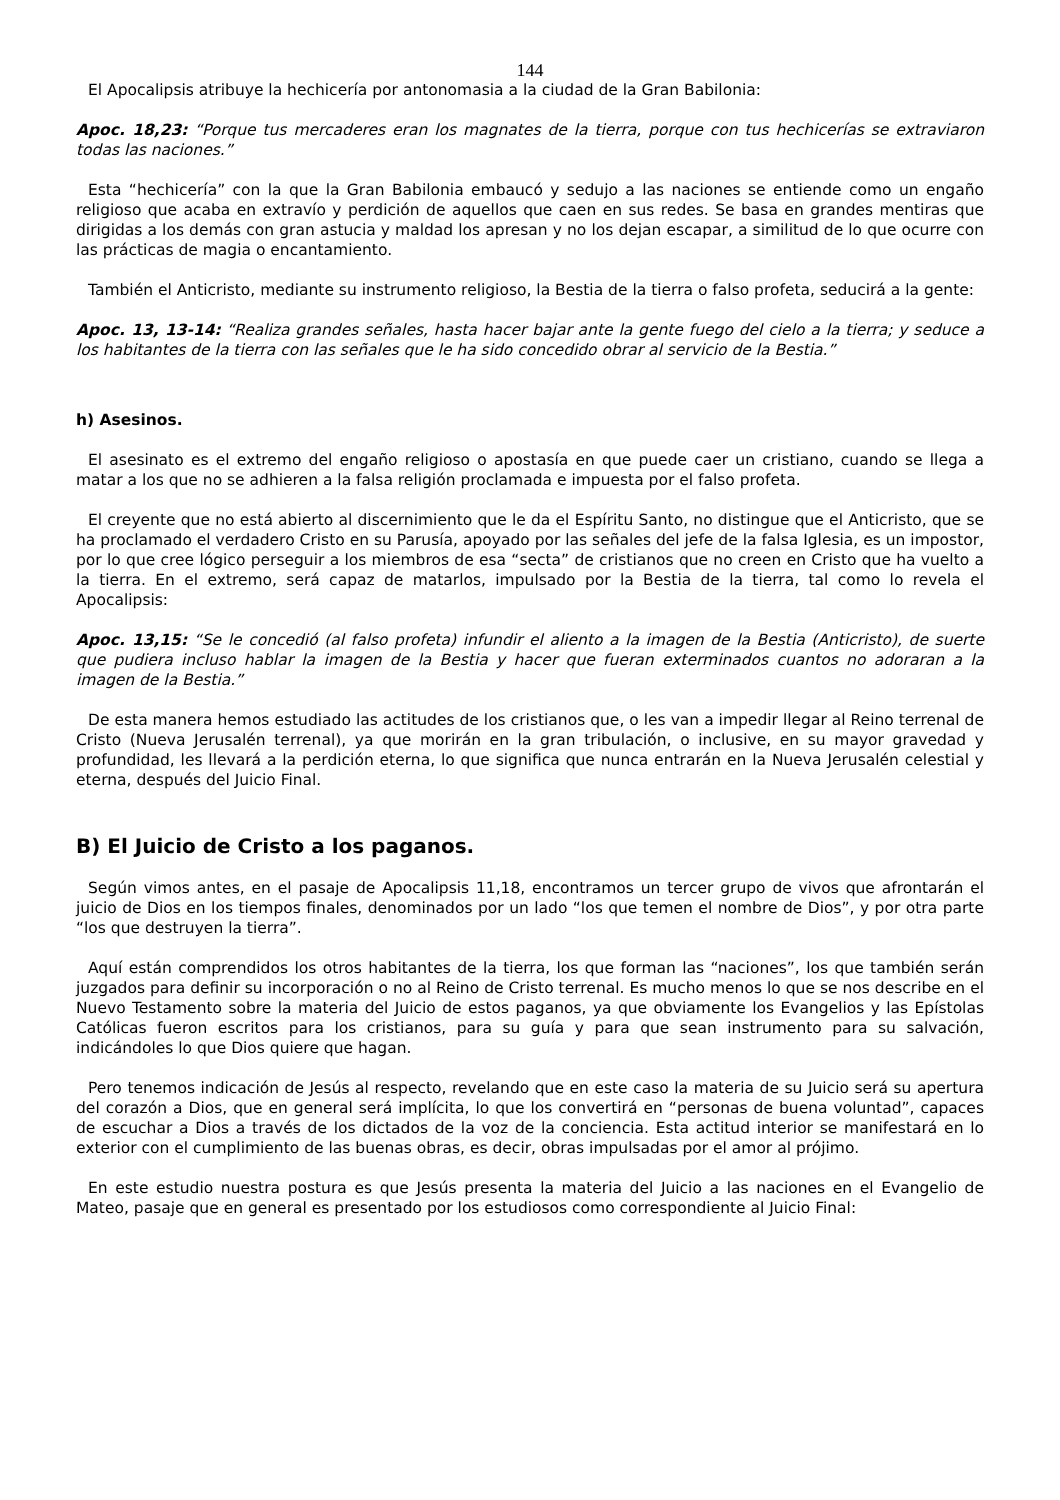144
El Apocalipsis atribuye la hechicería por antonomasia a la ciudad de la Gran Babilonia:
Apoc. 18,23: “Porque tus mercaderes eran los magnates de la tierra, porque con tus hechicerías se extraviaron todas las naciones.”
Esta “hechicería” con la que la Gran Babilonia embaucó y sedujo a las naciones se entiende como un engaño religioso que acaba en extravío y perdición de aquellos que caen en sus redes. Se basa en grandes mentiras que dirigidas a los demás con gran astucia y maldad los apresan y no los dejan escapar, a similitud de lo que ocurre con las prácticas de magia o encantamiento.
También el Anticristo, mediante su instrumento religioso, la Bestia de la tierra o falso profeta, seducirá a la gente:
Apoc. 13, 13-14: “Realiza grandes señales, hasta hacer bajar ante la gente fuego del cielo a la tierra; y seduce a los habitantes de la tierra con las señales que le ha sido concedido obrar al servicio de la Bestia.”
h) Asesinos.
El asesinato es el extremo del engaño religioso o apostasía en que puede caer un cristiano, cuando se llega a matar a los que no se adhieren a la falsa religión proclamada e impuesta por el falso profeta.
El creyente que no está abierto al discernimiento que le da el Espíritu Santo, no distingue que el Anticristo, que se ha proclamado el verdadero Cristo en su Parusía, apoyado por las señales del jefe de la falsa Iglesia, es un impostor, por lo que cree lógico perseguir a los miembros de esa “secta” de cristianos que no creen en Cristo que ha vuelto a la tierra. En el extremo, será capaz de matarlos, impulsado por la Bestia de la tierra, tal como lo revela el Apocalipsis:
Apoc. 13,15: “Se le concedió (al falso profeta) infundir el aliento a la imagen de la Bestia (Anticristo), de suerte que pudiera incluso hablar la imagen de la Bestia y hacer que fueran exterminados cuantos no adoraran a la imagen de la Bestia.”
De esta manera hemos estudiado las actitudes de los cristianos que, o les van a impedir llegar al Reino terrenal de Cristo (Nueva Jerusalén terrenal), ya que morirán en la gran tribulación, o inclusive, en su mayor gravedad y profundidad, les llevará a la perdición eterna, lo que significa que nunca entrarán en la Nueva Jerusalén celestial y eterna, después del Juicio Final.
B) El Juicio de Cristo a los paganos.
Según vimos antes, en el pasaje de Apocalipsis 11,18, encontramos un tercer grupo de vivos que afrontarán el juicio de Dios en los tiempos finales, denominados por un lado “los que temen el nombre de Dios”, y por otra parte “los que destruyen la tierra”.
Aquí están comprendidos los otros habitantes de la tierra, los que forman las “naciones”, los que también serán juzgados para definir su incorporación o no al Reino de Cristo terrenal. Es mucho menos lo que se nos describe en el Nuevo Testamento sobre la materia del Juicio de estos paganos, ya que obviamente los Evangelios y las Epístolas Católicas fueron escritos para los cristianos, para su guía y para que sean instrumento para su salvación, indicándoles lo que Dios quiere que hagan.
Pero tenemos indicación de Jesús al respecto, revelando que en este caso la materia de su Juicio será su apertura del corazón a Dios, que en general será implícita, lo que los convertirá en “personas de buena voluntad”, capaces de escuchar a Dios a través de los dictados de la voz de la conciencia. Esta actitud interior se manifestará en lo exterior con el cumplimiento de las buenas obras, es decir, obras impulsadas por el amor al prójimo.
En este estudio nuestra postura es que Jesús presenta la materia del Juicio a las naciones en el Evangelio de Mateo, pasaje que en general es presentado por los estudiosos como correspondiente al Juicio Final: